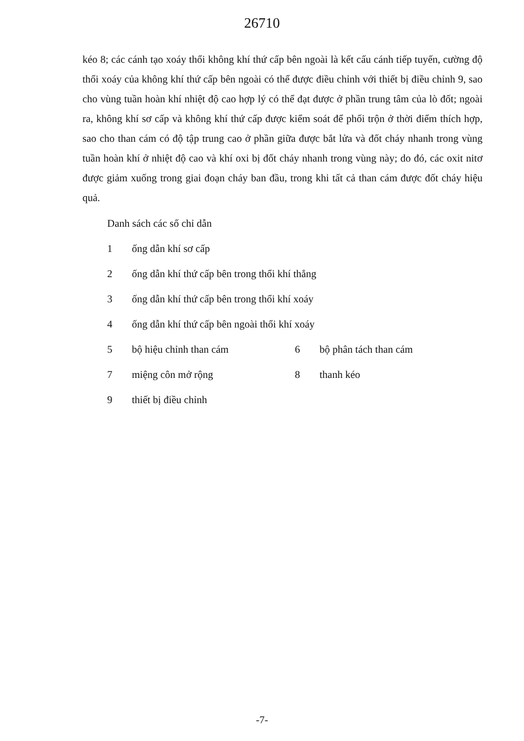26710
kéo 8; các cánh tạo xoáy thổi không khí thứ cấp bên ngoài là kết cấu cánh tiếp tuyến, cường độ thổi xoáy của không khí thứ cấp bên ngoài có thể được điều chỉnh với thiết bị điều chỉnh 9, sao cho vùng tuần hoàn khí nhiệt độ cao hợp lý có thể đạt được ở phần trung tâm của lò đốt; ngoài ra, không khí sơ cấp và không khí thứ cấp được kiểm soát để phối trộn ở thời điểm thích hợp, sao cho than cám có độ tập trung cao ở phần giữa được bắt lửa và đốt cháy nhanh trong vùng tuần hoàn khí ở nhiệt độ cao và khí oxi bị đốt cháy nhanh trong vùng này; do đó, các oxit nitơ được giảm xuống trong giai đoạn cháy ban đầu, trong khi tất cả than cám được đốt cháy hiệu quả.
Danh sách các số chỉ dẫn
| 1 | ống dẫn khí sơ cấp | | |
| 2 | ống dẫn khí thứ cấp bên trong thổi khí thẳng | | |
| 3 | ống dẫn khí thứ cấp bên trong thổi khí xoáy | | |
| 4 | ống dẫn khí thứ cấp bên ngoài thổi khí xoáy | | |
| 5 | bộ hiệu chỉnh than cám | 6 | bộ phân tách than cám |
| 7 | miệng côn mở rộng | 8 | thanh kéo |
| 9 | thiết bị điều chỉnh | | |
-7-